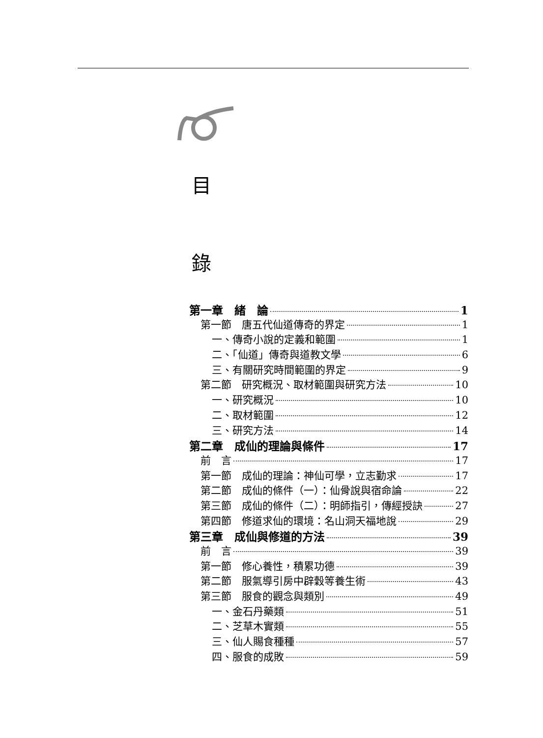目
錄
第一章　緒　論 1
第一節　唐五代仙道傳奇的界定 1
一、傳奇小說的定義和範圍 1
二、「仙道」傳奇與道教文學 6
三、有關研究時間範圍的界定 9
第二節　研究概況、取材範圍與研究方法 10
一、研究概況 10
二、取材範圍 12
三、研究方法 14
第二章　成仙的理論與條件 17
前　言 17
第一節　成仙的理論：神仙可學，立志勤求 17
第二節　成仙的條件（一）：仙骨說與宿命論 22
第三節　成仙的條件（二）：明師指引，傳經授訣 27
第四節　修道求仙的環境：名山洞天福地說 29
第三章　成仙與修道的方法 39
前　言 39
第一節　修心養性，積累功德 39
第二節　服氣導引房中辟穀等養生術 43
第三節　服食的觀念與類別 49
一、金石丹藥類 51
二、芝草木實類 55
三、仙人賜食種種 57
四、服食的成敗 59